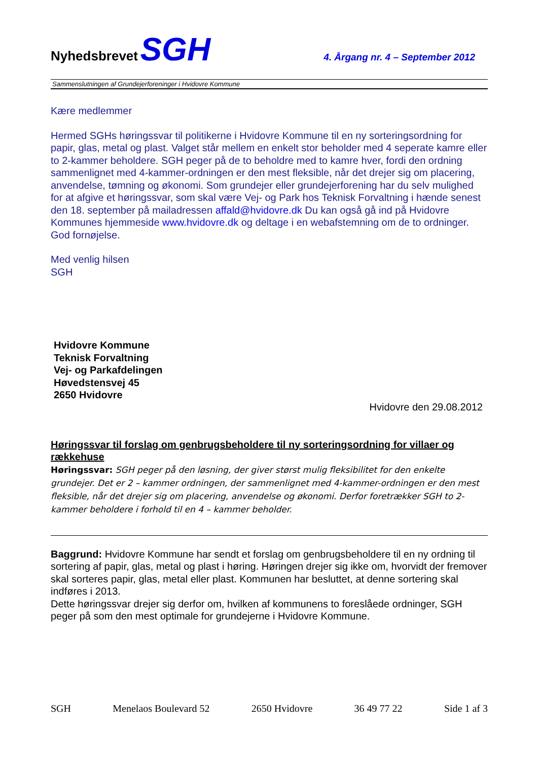Nyhedsbrevet SGH
4. Årgang nr. 4 – September 2012
Sammenslutningen af Grundejerforeninger i Hvidovre Kommune
Kære medlemmer
Hermed SGHs høringssvar til politikerne i Hvidovre Kommune til en ny sorteringsordning for papir, glas, metal og plast. Valget står mellem en enkelt stor beholder med 4 seperate kamre eller to 2-kammer beholdere. SGH peger på de to beholdre med to kamre hver, fordi den ordning sammenlignet med 4-kammer-ordningen er den mest fleksible, når det drejer sig om placering, anvendelse, tømning og økonomi. Som grundejer eller grundejerforening har du selv mulighed for at afgive et høringssvar, som skal være Vej- og Park hos Teknisk Forvaltning i hænde senest den 18. september på mailadressen affald@hvidovre.dk Du kan også gå ind på Hvidovre Kommunes hjemmeside www.hvidovre.dk og deltage i en webafstemning om de to ordninger. God fornøjelse.
Med venlig hilsen
SGH
Hvidovre Kommune
Teknisk Forvaltning
Vej- og Parkafdelingen
Høvedstensvej 45
2650 Hvidovre
Hvidovre den 29.08.2012
Høringssvar til forslag om genbrugsbeholdere til ny sorteringsordning for villaer og rækkehuse
Høringssvar: SGH peger på den løsning, der giver størst mulig fleksibilitet for den enkelte grundejer. Det er 2 – kammer ordningen, der sammenlignet med 4-kammer-ordningen er den mest fleksible, når det drejer sig om placering, anvendelse og økonomi. Derfor foretrækker SGH to 2-kammer beholdere i forhold til en 4 – kammer beholder.
Baggrund: Hvidovre Kommune har sendt et forslag om genbrugsbeholdere til en ny ordning til sortering af papir, glas, metal og plast i høring. Høringen drejer sig ikke om, hvorvidt der fremover skal sorteres papir, glas, metal eller plast. Kommunen har besluttet, at denne sortering skal indføres i 2013.
Dette høringssvar drejer sig derfor om, hvilken af kommunens to foreslåede ordninger, SGH peger på som den mest optimale for grundejerne i Hvidovre Kommune.
SGH Menelaos Boulevard 52 2650 Hvidovre 36 49 77 22 Side 1 af 3